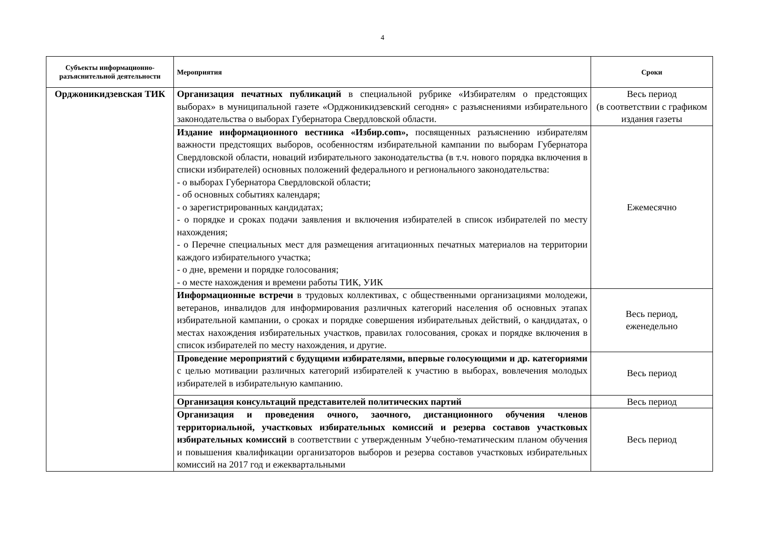4
| Субъекты информационно-разъяснительной деятельности | Мероприятия | Сроки |
| --- | --- | --- |
| Орджоникидзевская ТИК | Организация печатных публикаций в специальной рубрике «Избирателям о предстоящих выборах» в муниципальной газете «Орджоникидзевский сегодня» с разъяснениями избирательного законодательства о выборах Губернатора Свердловской области. | Весь период (в соответствии с графиком издания газеты |
| | Издание информационного вестника «Избир.com», посвященных разъяснению избирателям важности предстоящих выборов, особенностям избирательной кампании по выборам Губернатора Свердловской области, новаций избирательного законодательства (в т.ч. нового порядка включения в списки избирателей) основных положений федерального и регионального законодательства: - о выборах Губернатора Свердловской области; - об основных событиях календаря; - о зарегистрированных кандидатах; - о порядке и сроках подачи заявления и включения избирателей в список избирателей по месту нахождения; - о Перечне специальных мест для размещения агитационных печатных материалов на территории каждого избирательного участка; - о дне, времени и порядке голосования; - о месте нахождения и времени работы ТИК, УИК | Ежемесячно |
| | Информационные встречи в трудовых коллективах, с общественными организациями молодежи, ветеранов, инвалидов для информирования различных категорий населения об основных этапах избирательной кампании, о сроках и порядке совершения избирательных действий, о кандидатах, о местах нахождения избирательных участков, правилах голосования, сроках и порядке включения в список избирателей по месту нахождения, и другие. | Весь период, еженедельно |
| | Проведение мероприятий с будущими избирателями, впервые голосующими и др. категориями с целью мотивации различных категорий избирателей к участию в выборах, вовлечения молодых избирателей в избирательную кампанию. | Весь период |
| | Организация консультаций представителей политических партий | Весь период |
| | Организация и проведения очного, заочного, дистанционного обучения членов территориальной, участковых избирательных комиссий и резерва составов участковых избирательных комиссий в соответствии с утвержденным Учебно-тематическим планом обучения и повышения квалификации организаторов выборов и резерва составов участковых избирательных комиссий на 2017 год и ежеквартальными | Весь период |